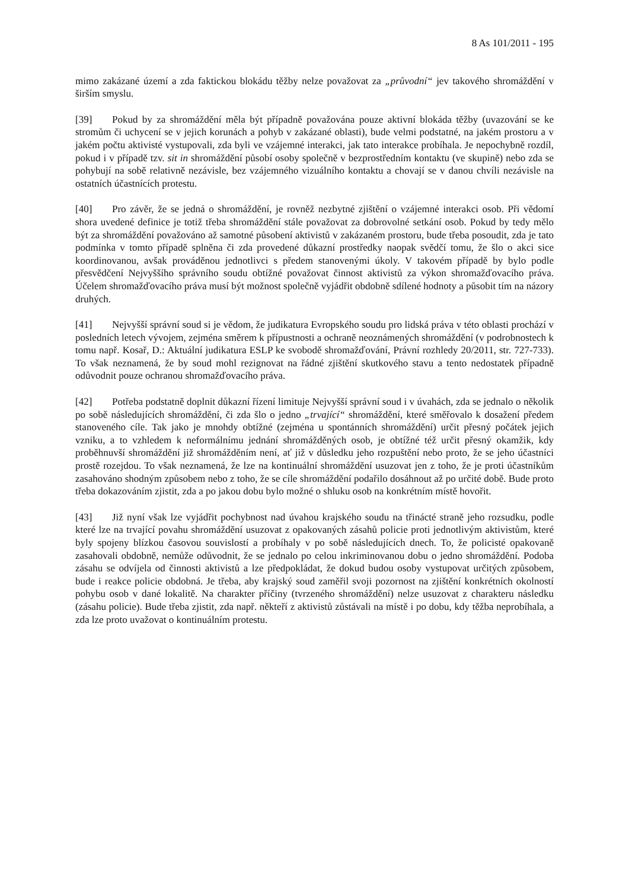8 As 101/2011 - 195
mimo zakázané území a zda faktickou blokádu těžby nelze považovat za „průvodní“ jev takového shromáždění v širším smyslu.
[39] Pokud by za shromáždění měla být případně považována pouze aktivní blokáda těžby (uvazování se ke stromům či uchycení se v jejich korunách a pohyb v zakázané oblasti), bude velmi podstatné, na jakém prostoru a v jakém počtu aktivisté vystupovali, zda byli ve vzájemné interakci, jak tato interakce probíhala. Je nepochybně rozdíl, pokud i v případě tzv. sit in shromáždění působí osoby společně v bezprostředním kontaktu (ve skupině) nebo zda se pohybují na sobě relativně nezávisle, bez vzájemného vizuálního kontaktu a chovají se v danou chvíli nezávisle na ostatních účastnících protestu.
[40] Pro závěr, že se jedná o shromáždění, je rovněž nezbytné zjištění o vzájemné interakci osob. Při vědomí shora uvedené definice je totiž třeba shromáždění stále považovat za dobrovolné setkání osob. Pokud by tedy mělo být za shromáždění považováno až samotné působení aktivistů v zakázaném prostoru, bude třeba posoudit, zda je tato podmínka v tomto případě splněna či zda provedené důkazní prostředky naopak svědčí tomu, že šlo o akci sice koordinovanou, avšak prováděnou jednotlivci s předem stanovenými úkoly. V takovém případě by bylo podle přesvědčení Nejvyššího správního soudu obtížné považovat činnost aktivistů za výkon shromažďovacího práva. Účelem shromažďovacího práva musí být možnost společně vyjádřit obdobně sdílené hodnoty a působit tím na názory druhých.
[41] Nejvyšší správní soud si je vědom, že judikatura Evropského soudu pro lidská práva v této oblasti prochází v posledních letech vývojem, zejména směrem k přípustnosti a ochraně neoznámených shromáždění (v podrobnostech k tomu např. Kosař, D.: Aktuální judikatura ESLP ke svobodě shromažďování, Právní rozhledy 20/2011, str. 727-733). To však neznamená, že by soud mohl rezignovat na řádné zjištění skutkového stavu a tento nedostatek případně odůvodnit pouze ochranou shromažďovacího práva.
[42] Potřeba podstatně doplnit důkazní řízení limituje Nejvyšší správní soud i v úvahách, zda se jednalo o několik po sobě následujících shromáždění, či zda šlo o jedno „trvající“ shromáždění, které směřovalo k dosažení předem stanoveného cíle. Tak jako je mnohdy obtížné (zejména u spontánních shromáždění) určit přesný počátek jejich vzniku, a to vzhledem k neformálnímu jednání shromážděných osob, je obtížné též určit přesný okamžik, kdy proběhnuvší shromáždění již shromážděním není, ať již v důsledku jeho rozpuštění nebo proto, že se jeho účastníci prostě rozejdou. To však neznamená, že lze na kontinuální shromáždění usuzovat jen z toho, že je proti účastníkům zasahováno shodným způsobem nebo z toho, že se cíle shromáždění podařilo dosáhnout až po určité době. Bude proto třeba dokazováním zjistit, zda a po jakou dobu bylo možné o shluku osob na konkrétním místě hovořit.
[43] Již nyní však lze vyjádřit pochybnost nad úvahou krajského soudu na třinácté straně jeho rozsudku, podle které lze na trvající povahu shromáždění usuzovat z opakovaných zásahů policie proti jednotlivým aktivistům, které byly spojeny blízkou časovou souvislostí a probíhaly v po sobě následujících dnech. To, že policisté opakovaně zasahovali obdobně, nemůže odůvodnit, že se jednalo po celou inkriminovanou dobu o jedno shromáždění. Podoba zásahu se odvíjela od činnosti aktivistů a lze předpokládat, že dokud budou osoby vystupovat určitých způsobem, bude i reakce policie obdobná. Je třeba, aby krajský soud zaměřil svoji pozornost na zjištění konkrétních okolností pohybu osob v dané lokalitě. Na charakter příčiny (tvrzeného shromáždění) nelze usuzovat z charakteru následku (zásahu policie). Bude třeba zjistit, zda např. někteří z aktivistů zůstávali na místě i po dobu, kdy těžba neprobíhala, a zda lze proto uvažovat o kontinuálním protestu.